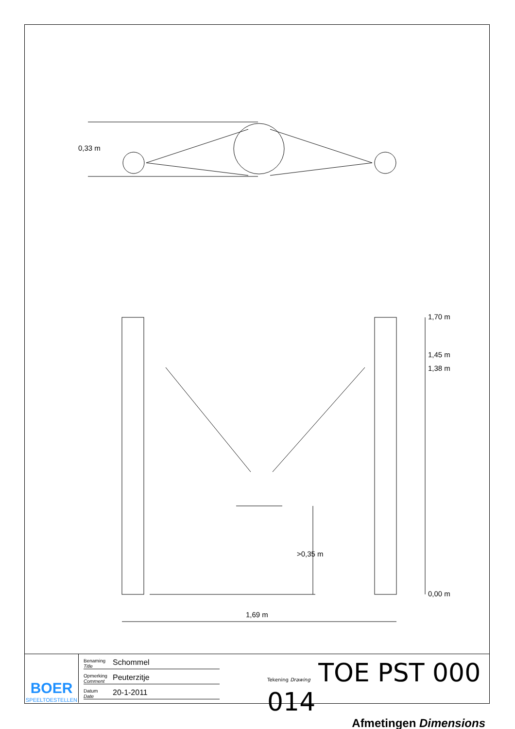0,33 m
1,70 m
1,45 m
1,38 m
0,00 m
>0,35 m
1,69 m
BOER
SPEELTOESTELLEN
Benaming
Title Schommel
Opmerking
Comment Peuterzitje
Datum
Date 20-1-2011
Tekening Drawing TOE PST 000 014
Afmetingen Dimensions